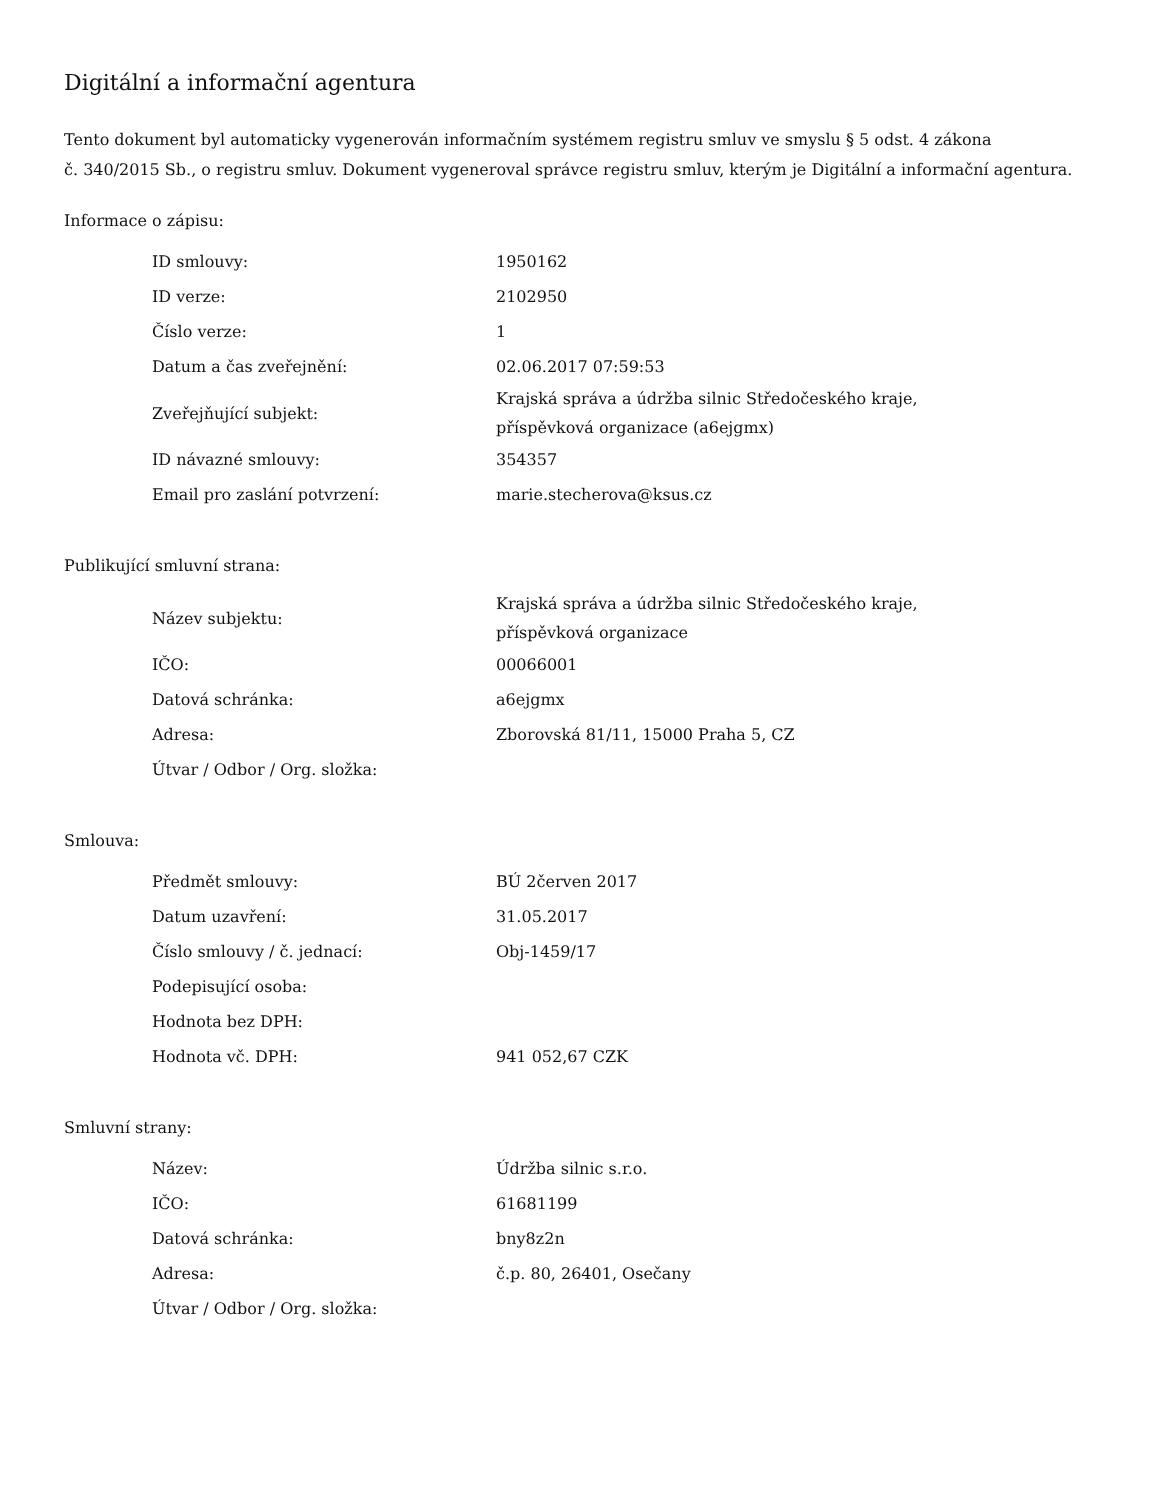Digitální a informační agentura
Tento dokument byl automaticky vygenerován informačním systémem registru smluv ve smyslu § 5 odst. 4 zákona
č. 340/2015 Sb., o registru smluv. Dokument vygeneroval správce registru smluv, kterým je Digitální a informační agentura.
Informace o zápisu:
| ID smlouvy: | 1950162 |
| ID verze: | 2102950 |
| Číslo verze: | 1 |
| Datum a čas zveřejnění: | 02.06.2017 07:59:53 |
| Zveřejňující subjekt: | Krajská správa a údržba silnic Středočeského kraje, příspěvková organizace (a6ejgmx) |
| ID návazné smlouvy: | 354357 |
| Email pro zaslání potvrzení: | marie.stecherova@ksus.cz |
Publikující smluvní strana:
| Název subjektu: | Krajská správa a údržba silnic Středočeského kraje, příspěvková organizace |
| IČO: | 00066001 |
| Datová schránka: | a6ejgmx |
| Adresa: | Zborovská 81/11, 15000 Praha 5, CZ |
| Útvar / Odbor / Org. složka: | |
Smlouva:
| Předmět smlouvy: | BÚ 2červen 2017 |
| Datum uzavření: | 31.05.2017 |
| Číslo smlouvy / č. jednací: | Obj-1459/17 |
| Podepisující osoba: | |
| Hodnota bez DPH: | |
| Hodnota vč. DPH: | 941 052,67 CZK |
Smluvní strany:
| Název: | Údržba silnic s.r.o. |
| IČO: | 61681199 |
| Datová schránka: | bny8z2n |
| Adresa: | č.p. 80, 26401, Osečany |
| Útvar / Odbor / Org. složka: | |